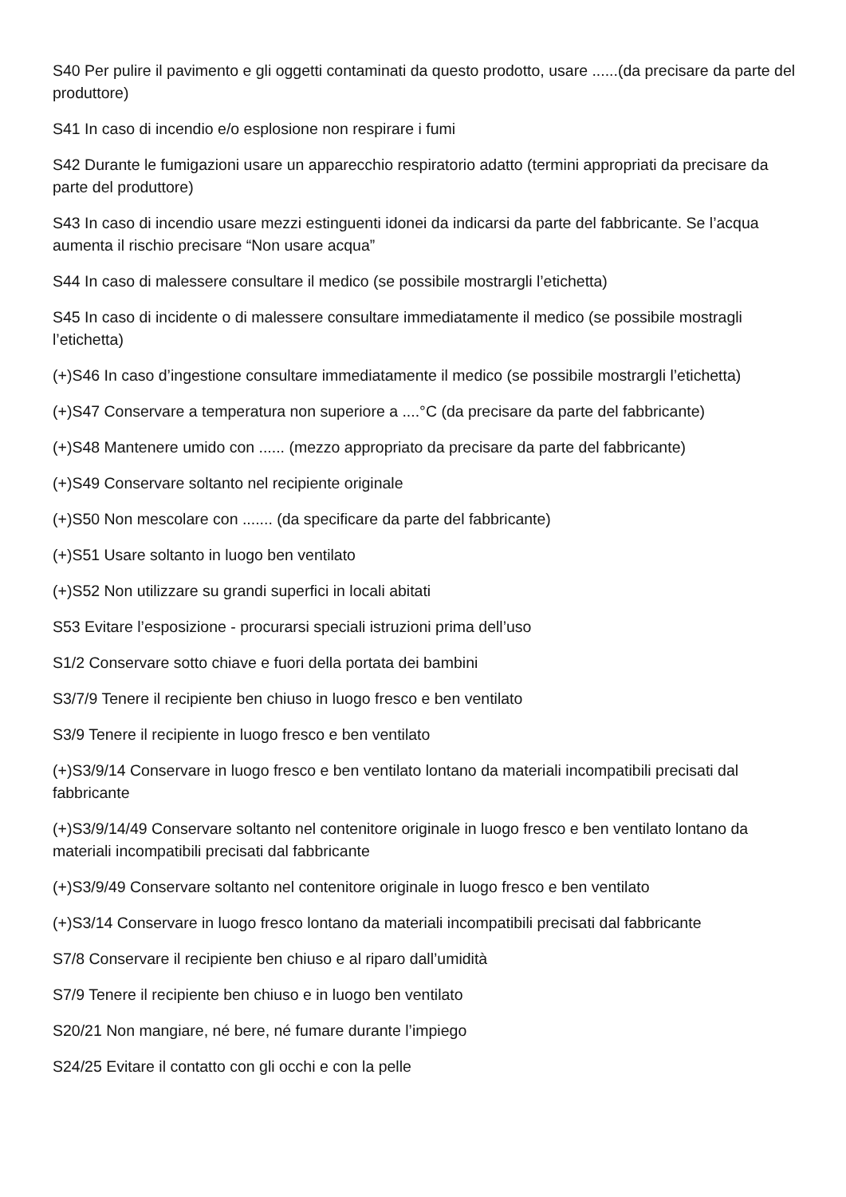S40 Per pulire il pavimento e gli oggetti contaminati da questo prodotto, usare ......(da precisare da parte del produttore)
S41 In caso di incendio e/o esplosione non respirare i fumi
S42 Durante le fumigazioni usare un apparecchio respiratorio adatto (termini appropriati da precisare da parte del produttore)
S43 In caso di incendio usare mezzi estinguenti idonei da indicarsi da parte del fabbricante. Se l’acqua aumenta il rischio precisare “Non usare acqua”
S44 In caso di malessere consultare il medico (se possibile mostrargli l’etichetta)
S45 In caso di incidente o di malessere consultare immediatamente il medico (se possibile mostragli l’etichetta)
(+)S46 In caso d’ingestione consultare immediatamente il medico (se possibile mostrargli l’etichetta)
(+)S47 Conservare a temperatura non superiore a ....°C (da precisare da parte del fabbricante)
(+)S48 Mantenere umido con ...... (mezzo appropriato da precisare da parte del fabbricante)
(+)S49 Conservare soltanto nel recipiente originale
(+)S50 Non mescolare con ....... (da specificare da parte del fabbricante)
(+)S51 Usare soltanto in luogo ben ventilato
(+)S52 Non utilizzare su grandi superfici in locali abitati
S53 Evitare l’esposizione - procurarsi speciali istruzioni prima dell’uso
S1/2 Conservare sotto chiave e fuori della portata dei bambini
S3/7/9 Tenere il recipiente ben chiuso in luogo fresco e ben ventilato
S3/9 Tenere il recipiente in luogo fresco e ben ventilato
(+)S3/9/14 Conservare in luogo fresco e ben ventilato lontano da materiali incompatibili precisati dal fabbricante
(+)S3/9/14/49 Conservare soltanto nel contenitore originale in luogo fresco e ben ventilato lontano da materiali incompatibili precisati dal fabbricante
(+)S3/9/49 Conservare soltanto nel contenitore originale in luogo fresco e ben ventilato
(+)S3/14 Conservare in luogo fresco lontano da materiali incompatibili precisati dal fabbricante
S7/8 Conservare il recipiente ben chiuso e al riparo dall’umidità
S7/9 Tenere il recipiente ben chiuso e in luogo ben ventilato
S20/21 Non mangiare, né bere, né fumare durante l’impiego
S24/25 Evitare il contatto con gli occhi e con la pelle